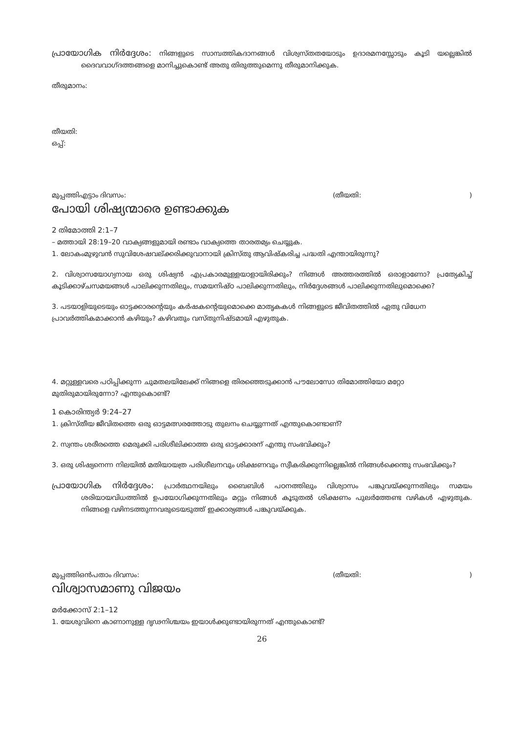പ്രായോഗിക നിർദ്ദേശം: നിങ്ങളുടെ സാമ്പത്തികദാനങ്ങൾ വിശ്വസ്തതയോടും ഉദാരമനസ്സോടും കൂടി യല്ലെങ്കിൽ ദൈവവാഗ്ദത്തങ്ങളെ മാനിച്ചുകൊണ്ട് അതു തിരുത്തുമെന്നു തീരുമാനിക്കുക.
തീരുമാനം:
തീയതി:
ഒപ്പ്:
മുപ്പത്തിഎട്ടാം ദിവസം: (തീയതി:)
പോയി ശിഷ്യന്മാരെ ഉണ്ടാക്കുക
2 തിമോത്തി 2:1–7
– മത്തായി 28:19–20 വാക്യങ്ങളുമായി രണ്ടാം വാക്യത്തെ താരതമ്യം ചെയ്യുക.
1. ലോകംമുഴുവൻ സുവിശേഷവല്ക്കരിക്കുവാനായി ക്രിസ്തു ആവിഷ്കരിച്ച പദ്ധതി എന്തായിരുന്നു?
2. വിശ്വാസയോഗ്യനായ ഒരു ശിഷ്യൻ എപ്രകാരമുള്ളയാളായിരിക്കും? നിങ്ങൾ അത്തരത്തിൽ ഒരാളാണോ? പ്രത്യേകിച്ച് കൂടിക്കാഴ്ചസമയങ്ങൾ പാലിക്കുന്നതിലും, സമയനിഷ്ഠ പാലിക്കുന്നതിലും, നിർദ്ദേശങ്ങൾ പാലിക്കുന്നതിലുമൊക്കെ?
3. പടയാളിയുടെയും ഓട്ടക്കാരന്റെയും കർഷകന്റെയുമൊക്കെ മാതൃകകൾ നിങ്ങളുടെ ജീവിതത്തിൽ ഏതു വിധേന പ്രാവർത്തികമാക്കാൻ കഴിയും? കഴിവതും വസ്തുനിഷ്ടമായി എഴുതുക.
4. മറ്റുള്ളവരെ പഠിപ്പിക്കുന്ന ചുമതലയിലേക്ക് നിങ്ങളെ തിരഞ്ഞെടുക്കാൻ പൗലോസോ തിമോത്തിയോ മറ്റോ മുതിരുമായിരുന്നോ? എന്തുകൊണ്ട്?
1 കൊരിന്ത്യർ 9:24–27
1. ക്രിസ്തീയ ജീവിതത്തെ ഒരു ഓട്ടമത്സരത്തോടു തുലനം ചെയ്യുന്നത് എന്തുകൊണ്ടാണ്?
2. സ്വന്തം ശരീരത്തെ മെരുക്കി പരിശീലിക്കാത്ത ഒരു ഓട്ടക്കാരന് എന്തു സംഭവിക്കും?
3. ഒരു ശിഷ്യനെന്ന നിലയിൽ മതിയായത്ര പരിശീലനവും ശിക്ഷണവും സ്വീകരിക്കുന്നില്ലെങ്കിൽ നിങ്ങൾക്കെന്തു സംഭവിക്കും?
പ്രായോഗിക നിർദ്ദേശം: പ്രാർത്ഥനയിലും ബൈബിൾ പഠനത്തിലും വിശ്വാസം പങ്കുവയ്ക്കുന്നതിലും സമയം ശരിയായവിധത്തിൽ ഉപയോഗിക്കുന്നതിലും മറ്റും നിങ്ങൾ കൂടുതൽ ശിക്ഷണം പുലർത്തേണ്ട വഴികൾ എഴുതുക. നിങ്ങളെ വഴിനടത്തുന്നവരുടെയടുത്ത് ഇക്കാര്യങ്ങൾ പങ്കുവയ്ക്കുക.
മുപ്പത്തിഒൻപതാം ദിവസം: (തീയതി:)
വിശ്വാസമാണു വിജയം
മർക്കോസ് 2:1–12
1. യേശുവിനെ കാണാനുള്ള ദൃഢനിശ്ചയം ഇയാൾക്കുണ്ടായിരുന്നത് എന്തുകൊണ്ട്?
26